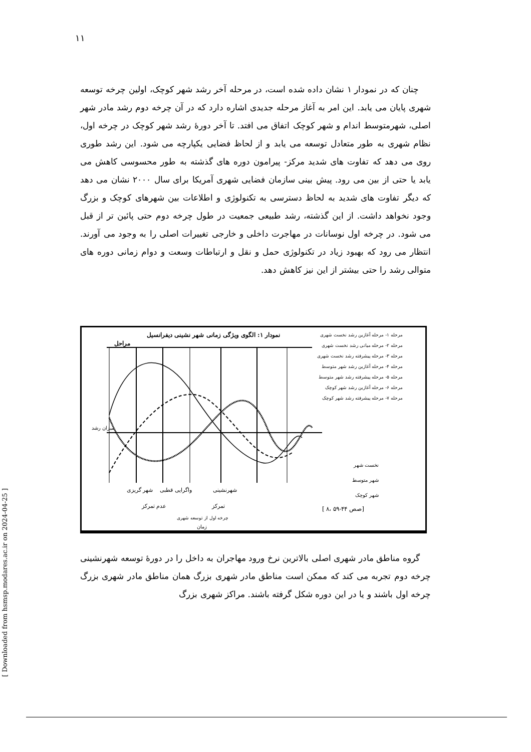۱۱
چنان که در نمودار ۱ نشان داده شده است، در مرحله آخر رشد شهر کوچک، اولین چرخه توسعه شهری پایان می یابد. این امر به آغاز مرحله جدیدی اشاره دارد که در آن چرخه دوم رشد مادر شهر اصلی، شهرمتوسط اندام و شهر کوچک اتفاق می افتد. تا آخر دورهٔ رشد شهر کوچک در چرخه اول، نظام شهری به طور متعادل توسعه می یابد و از لحاظ فضایی یکپارچه می شود. این رشد طوری روی می دهد که تفاوت های شدید مرکز- پیرامون دوره های گذشته به طور محسوسی کاهش می یابد یا حتی از بین می رود. پیش بینی سازمان فضایی شهری آمریکا برای سال ۲۰۰۰ نشان می دهد که دیگر تفاوت های شدید به لحاظ دسترسی به تکنولوژی و اطلاعات بین شهرهای کوچک و بزرگ وجود نخواهد داشت. از این گذشته، رشد طبیعی جمعیت در طول چرخه دوم حتی پائین تر از قبل می شود. در چرخه اول نوسانات در مهاجرت داخلی و خارجی تغییرات اصلی را به وجود می آورند. انتظار می رود که بهبود زیاد در تکنولوژی حمل و نقل و ارتباطات وسعت و دوام زمانی دوره های متوالی رشد را حتی بیشتر از این نیز کاهش دهد.
نمودار ۱: الگوی ویژگی زمانی شهر نشینی دیفرانسیل
مراحل
مرحله ۱- مرحله آغازین رشد نخست شهری
مرحله ۲- مرحله میانی رشد نخست شهری
مرحله ۳- مرحله پیشرفته رشد نخست شهری
مرحله ۴- مرحله آغازین رشد شهر متوسط
مرحله ۵- مرحله پیشرفته رشد شهر متوسط
مرحله ۶- مرحله آغازین رشد شهر کوچک
مرحله ۷- مرحله پیشرفته رشد شهر کوچک
نخست شهر
شهر متوسط
شهر کوچک
میزان رشد
شهرنشینی واگرایی قطبی شهر گریزی
تمرکز عدم تمرکز
[ ۸، صص ۴۴-۵۹]
چرخه اول از توسعه شهری
زمان
گروه مناطق مادر شهری اصلی بالاترین نرخ ورود مهاجران به داخل را در دورهٔ توسعه شهرنشینی چرخه دوم تجربه می کند که ممکن است مناطق مادر شهری بزرگ همان مناطق مادر شهری بزرگ چرخه اول باشند و یا در این دوره شکل گرفته باشند. مراکز شهری بزرگ
[ Downloaded from hsmsp.modares.ac.ir on 2024-04-25 ]